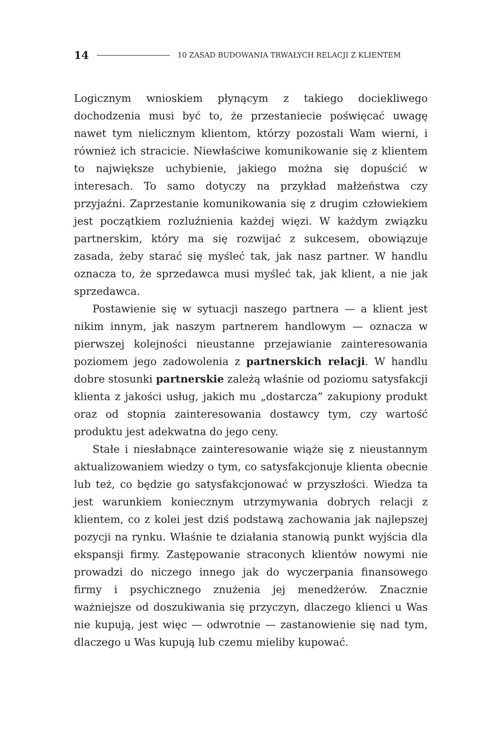14 10 ZASAD BUDOWANIA TRWAŁYCH RELACJI Z KLIENTEM
Logicznym wnioskiem płynącym z takiego dociekliwego dochodzenia musi być to, że przestaniecie poświęcać uwagę nawet tym nielicznym klientom, którzy pozostali Wam wierni, i również ich stracicie. Niewłaściwe komunikowanie się z klientem to największe uchybienie, jakiego można się dopuścić w interesach. To samo dotyczy na przykład małżeństwa czy przyjaźni. Zaprzestanie komunikowania się z drugim człowiekiem jest początkiem rozluźnienia każdej więzi. W każdym związku partnerskim, który ma się rozwijać z sukcesem, obowiązuje zasada, żeby starać się myśleć tak, jak nasz partner. W handlu oznacza to, że sprzedawca musi myśleć tak, jak klient, a nie jak sprzedawca.
Postawienie się w sytuacji naszego partnera — a klient jest nikim innym, jak naszym partnerem handlowym — oznacza w pierwszej kolejności nieustanne przejawianie zainteresowania poziomem jego zadowolenia z partnerskich relacji. W handlu dobre stosunki partnerskie zależą właśnie od poziomu satysfakcji klienta z jakości usług, jakich mu „dostarcza” zakupiony produkt oraz od stopnia zainteresowania dostawcy tym, czy wartość produktu jest adekwatna do jego ceny.
Stałe i niesłabnące zainteresowanie wiąże się z nieustannym aktualizowaniem wiedzy o tym, co satysfakcjonuje klienta obecnie lub też, co będzie go satysfakcjonować w przyszłości. Wiedza ta jest warunkiem koniecznym utrzymywania dobrych relacji z klientem, co z kolei jest dziś podstawą zachowania jak najlepszej pozycji na rynku. Właśnie te działania stanowią punkt wyjścia dla ekspansji firmy. Zastępowanie straconych klientów nowymi nie prowadzi do niczego innego jak do wyczerpania finansowego firmy i psychicznego znużenia jej menedżerów. Znacznie ważniejsze od doszukiwania się przyczyn, dlaczego klienci u Was nie kupują, jest więc — odwrotnie — zastanowienie się nad tym, dlaczego u Was kupują lub czemu mieliby kupować.